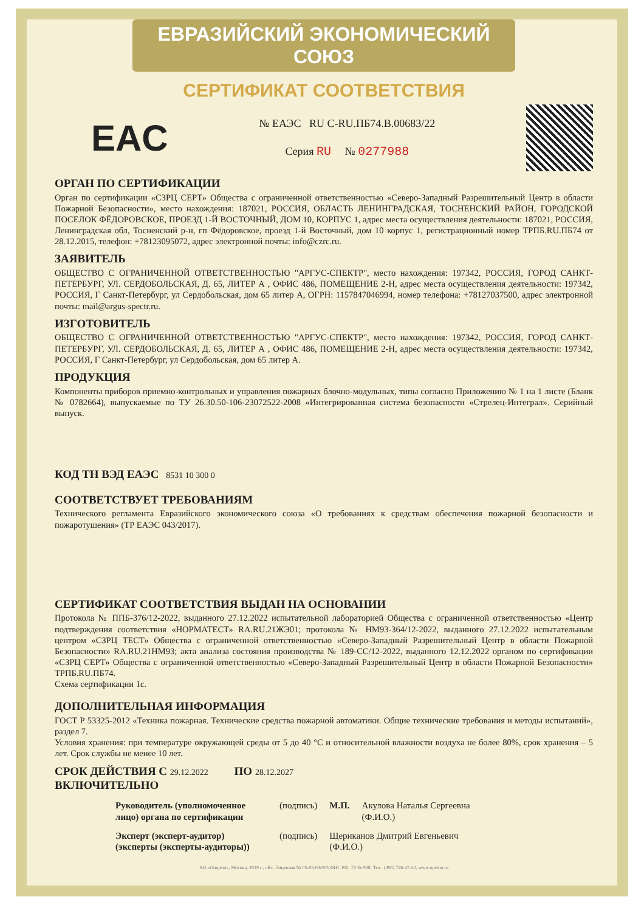ЕВРАЗИЙСКИЙ ЭКОНОМИЧЕСКИЙ СОЮЗ
СЕРТИФИКАТ СООТВЕТСТВИЯ
EAC
№ ЕАЭС RU C-RU.ПБ74.В.00683/22
Серия RU № 0277988
ОРГАН ПО СЕРТИФИКАЦИИ
Орган по сертификации «СЗРЦ СЕРТ» Общества с ограниченной ответственностью «Северо-Западный Разрешительный Центр в области Пожарной Безопасности», место нахождения: 187021, РОССИЯ, ОБЛАСТЬ ЛЕНИНГРАДСКАЯ, ТОСНЕНСКИЙ РАЙОН, ГОРОДСКОЙ ПОСЕЛОК ФЁДОРОВСКОЕ, ПРОЕЗД 1-Й ВОСТОЧНЫЙ, ДОМ 10, КОРПУС 1, адрес места осуществления деятельности: 187021, РОССИЯ, Ленинградская обл, Тосненский р-н, гп Фёдоровское, проезд 1-й Восточный, дом 10 корпус 1, регистрационный номер ТРПБ.RU.ПБ74 от 28.12.2015, телефон: +78123095072, адрес электронной почты: info@czrc.ru.
ЗАЯВИТЕЛЬ
ОБЩЕСТВО С ОГРАНИЧЕННОЙ ОТВЕТСТВЕННОСТЬЮ "АРГУС-СПЕКТР", место нахождения: 197342, РОССИЯ, ГОРОД САНКТ-ПЕТЕРБУРГ, УЛ. СЕРДОБОЛЬСКАЯ, Д. 65, ЛИТЕР А , ОФИС 486, ПОМЕЩЕНИЕ 2-Н, адрес места осуществления деятельности: 197342, РОССИЯ, Г Санкт-Петербург, ул Сердобольская, дом 65 литер А, ОГРН: 1157847046994, номер телефона: +78127037500, адрес электронной почты: mail@argus-spectr.ru.
ИЗГОТОВИТЕЛЬ
ОБЩЕСТВО С ОГРАНИЧЕННОЙ ОТВЕТСТВЕННОСТЬЮ "АРГУС-СПЕКТР", место нахождения: 197342, РОССИЯ, ГОРОД САНКТ-ПЕТЕРБУРГ, УЛ. СЕРДОБОЛЬСКАЯ, Д. 65, ЛИТЕР А , ОФИС 486, ПОМЕЩЕНИЕ 2-Н, адрес места осуществления деятельности: 197342, РОССИЯ, Г Санкт-Петербург, ул Сердобольская, дом 65 литер А.
ПРОДУКЦИЯ
Компоненты приборов приемно-контрольных и управления пожарных блочно-модульных, типы согласно Приложению № 1 на 1 листе (Бланк № 0782664), выпускаемые по ТУ 26.30.50-106-23072522-2008 «Интегрированная система безопасности «Стрелец-Интеграл». Серийный выпуск.
КОД ТН ВЭД ЕАЭС 8531 10 300 0
СООТВЕТСТВУЕТ ТРЕБОВАНИЯМ
Технического регламента Евразийского экономического союза «О требованиях к средствам обеспечения пожарной безопасности и пожаротушения» (ТР ЕАЭС 043/2017).
СЕРТИФИКАТ СООТВЕТСТВИЯ ВЫДАН НА ОСНОВАНИИ
Протокола № ППБ-376/12-2022, выданного 27.12.2022 испытательной лабораторией Общества с ограниченной ответственностью «Центр подтверждения соответствия «НОРМАТЕСТ» RA.RU.21ЖЭ01; протокола № НМ93-364/12-2022, выданного 27.12.2022 испытательным центром «СЗРЦ ТЕСТ» Общества с ограниченной ответственностью «Северо-Западный Разрешительный Центр в области Пожарной Безопасности» RA.RU.21НМ93; акта анализа состояния производства № 189-СС/12-2022, выданного 12.12.2022 органом по сертификации «СЗРЦ СЕРТ» Общества с ограниченной ответственностью «Северо-Западный Разрешительный Центр в области Пожарной Безопасности» ТРПБ.RU.ПБ74.
Схема сертификации 1с.
ДОПОЛНИТЕЛЬНАЯ ИНФОРМАЦИЯ
ГОСТ Р 53325-2012 «Техника пожарная. Технические средства пожарной автоматики. Общие технические требования и методы испытаний», раздел 7.
Условия хранения: при температуре окружающей среды от 5 до 40 °С и относительной влажности воздуха не более 80%, срок хранения – 5 лет. Срок службы не менее 10 лет.
СРОК ДЕЙСТВИЯ С 29.12.2022 ПО 28.12.2027
ВКЛЮЧИТЕЛЬНО
Руководитель (уполномоченное лицо) органа по сертификации (подпись) М.П. Акулова Наталья Сергеевна
(Ф.И.О.)
Эксперт (эксперт-аудитор) (эксперты (эксперты-аудиторы)) (подпись) Щериканов Дмитрий Евгеньевич
(Ф.И.О.)
АО «Опцион», Москва, 2019 г., «Б». Лицензия № 05-05-09/003 ФНС РФ. ТЗ № 938. Тел.: (495) 726-47-42, www.opcion.ru